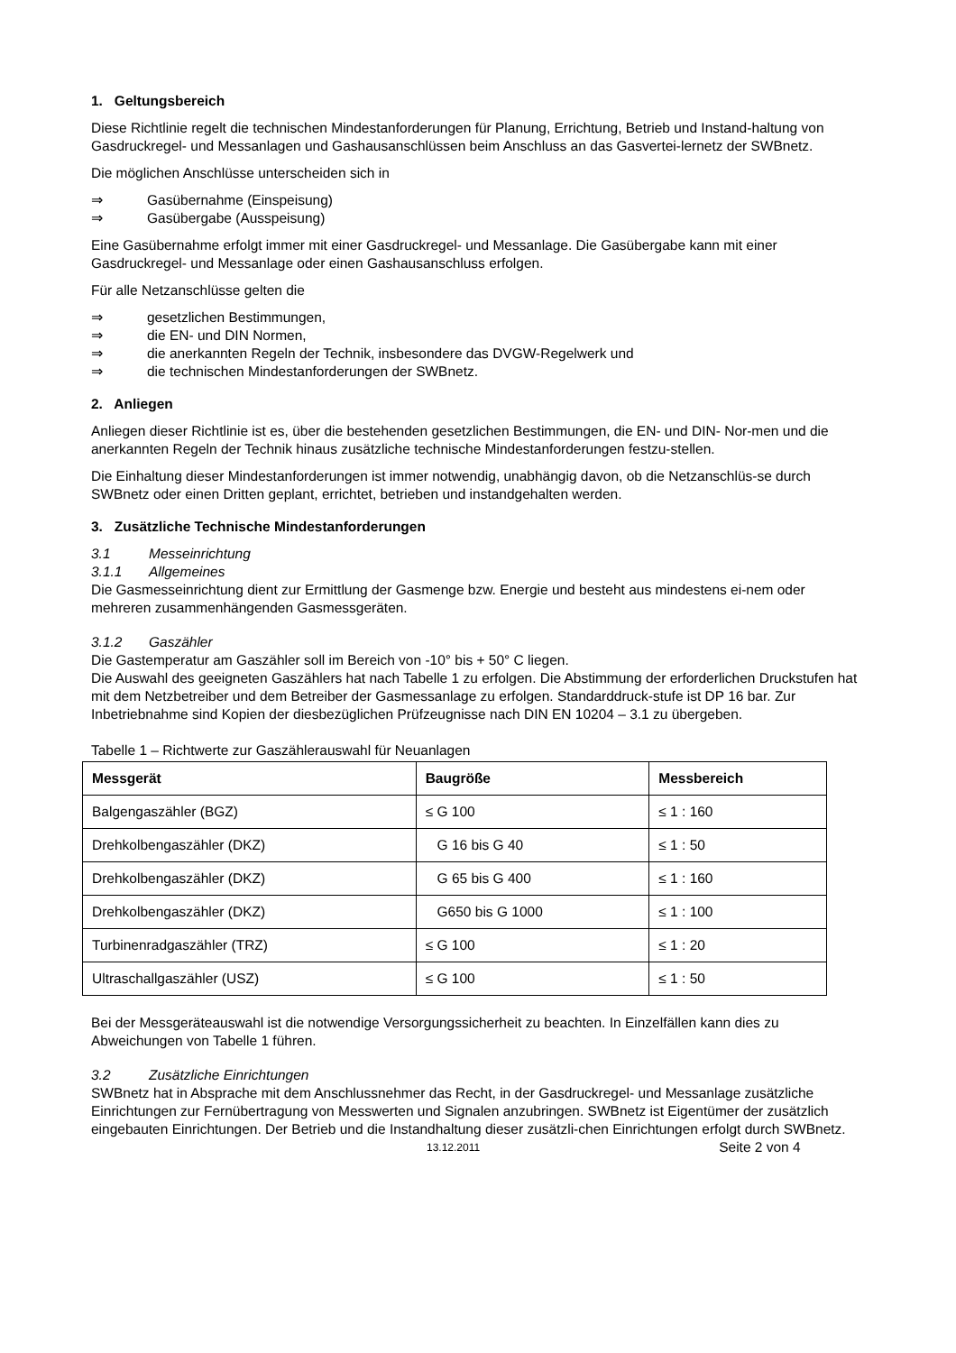1. Geltungsbereich
Diese Richtlinie regelt die technischen Mindestanforderungen für Planung, Errichtung, Betrieb und Instand-haltung von Gasdruckregel- und Messanlagen und Gashausanschlüssen beim Anschluss an das Gasvertei-lernetz der SWBnetz.
Die möglichen Anschlüsse unterscheiden sich in
⇒ Gasübernahme (Einspeisung)
⇒ Gasübergabe (Ausspeisung)
Eine Gasübernahme erfolgt immer mit einer Gasdruckregel- und Messanlage. Die Gasübergabe kann mit einer Gasdruckregel- und Messanlage oder einen Gashausanschluss erfolgen.
Für alle Netzanschlüsse gelten die
⇒ gesetzlichen Bestimmungen,
⇒ die EN- und DIN Normen,
⇒ die anerkannten Regeln der Technik, insbesondere das DVGW-Regelwerk und
⇒ die technischen Mindestanforderungen der SWBnetz.
2. Anliegen
Anliegen dieser Richtlinie ist es, über die bestehenden gesetzlichen Bestimmungen, die EN- und DIN- Nor-men und die anerkannten Regeln der Technik hinaus zusätzliche technische Mindestanforderungen festzu-stellen.
Die Einhaltung dieser Mindestanforderungen ist immer notwendig, unabhängig davon, ob die Netzanschlüs-se durch SWBnetz oder einen Dritten geplant, errichtet, betrieben und instandgehalten werden.
3. Zusätzliche Technische Mindestanforderungen
3.1 Messeinrichtung
3.1.1 Allgemeines
Die Gasmesseinrichtung dient zur Ermittlung der Gasmenge bzw. Energie und besteht aus mindestens ei-nem oder mehreren zusammenhängenden Gasmessgeräten.
3.1.2 Gaszähler
Die Gastemperatur am Gaszähler soll im Bereich von -10° bis + 50° C liegen.
Die Auswahl des geeigneten Gaszählers hat nach Tabelle 1 zu erfolgen. Die Abstimmung der erforderlichen Druckstufen hat mit dem Netzbetreiber und dem Betreiber der Gasmessanlage zu erfolgen. Standarddruck-stufe ist DP 16 bar. Zur Inbetriebnahme sind Kopien der diesbezüglichen Prüfzeugnisse nach DIN EN 10204 – 3.1 zu übergeben.
Tabelle 1 – Richtwerte zur Gaszählerauswahl für Neuanlagen
| Messgerät | Baugröße | Messbereich |
| --- | --- | --- |
| Balgengaszähler (BGZ) | ≤ G 100 | ≤ 1 : 160 |
| Drehkolbengaszähler (DKZ) | G 16 bis G 40 | ≤ 1 : 50 |
| Drehkolbengaszähler (DKZ) | G 65 bis G 400 | ≤ 1 : 160 |
| Drehkolbengaszähler (DKZ) | G650 bis G 1000 | ≤ 1 : 100 |
| Turbinenradgaszähler (TRZ) | ≤ G 100 | ≤ 1 : 20 |
| Ultraschallgaszähler (USZ) | ≤ G 100 | ≤ 1 : 50 |
Bei der Messgeräteauswahl ist die notwendige Versorgungssicherheit zu beachten. In Einzelfällen kann dies zu Abweichungen von Tabelle 1 führen.
3.2 Zusätzliche Einrichtungen
SWBnetz hat in Absprache mit dem Anschlussnehmer das Recht, in der Gasdruckregel- und Messanlage zusätzliche Einrichtungen zur Fernübertragung von Messwerten und Signalen anzubringen. SWBnetz ist Eigentümer der zusätzlich eingebauten Einrichtungen. Der Betrieb und die Instandhaltung dieser zusätzli-chen Einrichtungen erfolgt durch SWBnetz.
13.12.2011 Seite 2 von 4